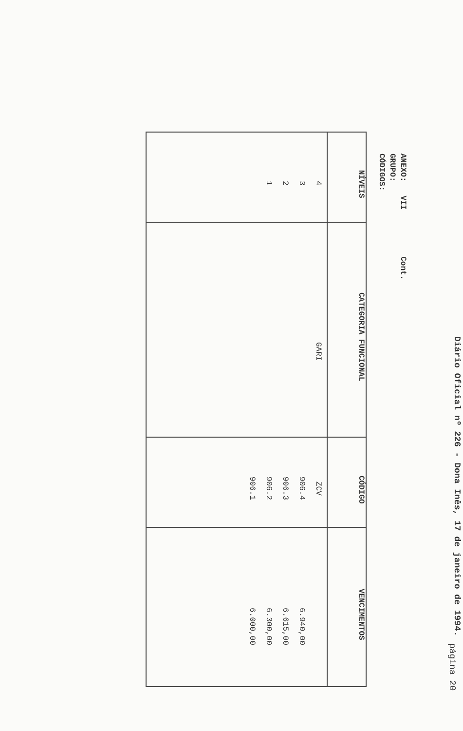página 20
Diário Oficial nº 226 - Dona Inês, 17 de janeiro de 1994.
ANEXO: VII Cont.
GRUPO:
CÓDIGOS:
| NÍVEIS | CATEGORIA FUNCIONAL | CÓDIGO | VENCIMENTOS |
| --- | --- | --- | --- |
| 4 3 2 1 | GARI | ZCV 906.4 906.3 906.2 906.1 | 6.940,00 6.615,00 6.300,00 6.000,00 |